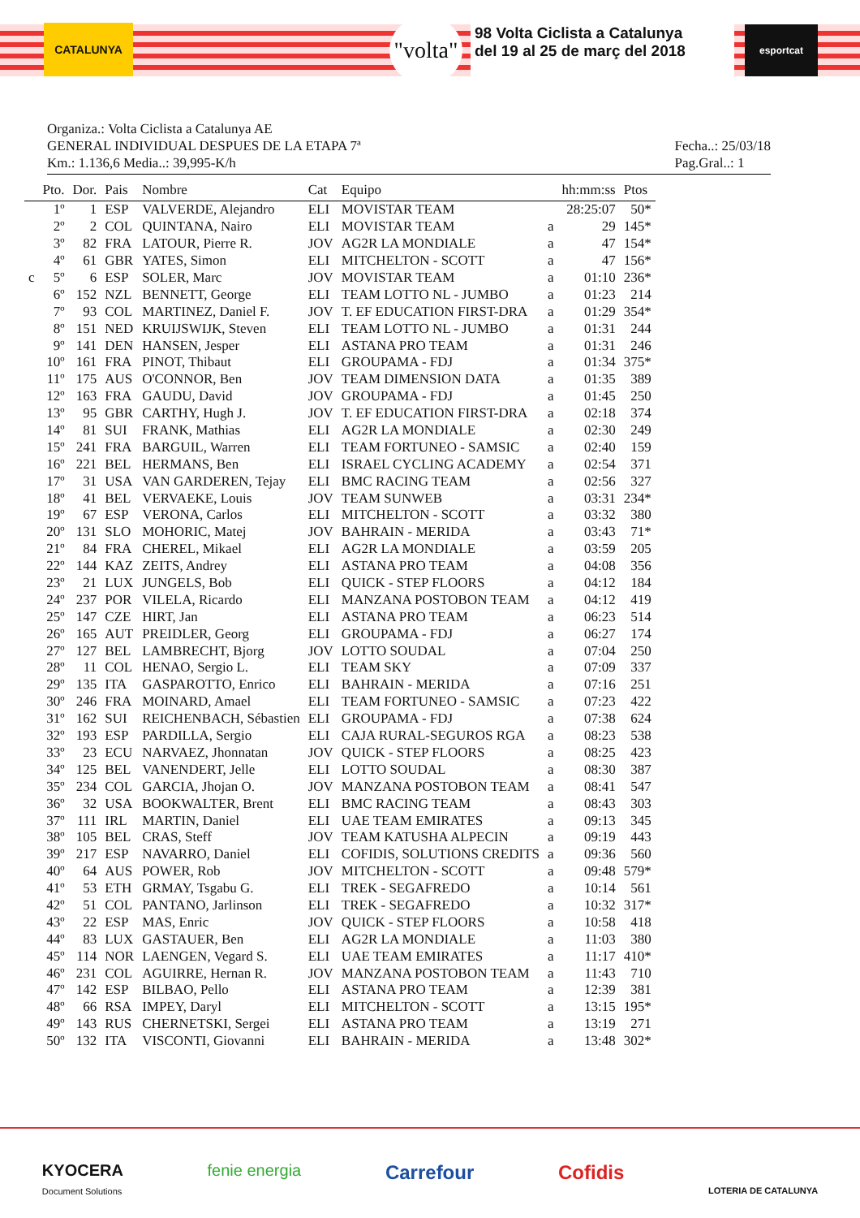CATALUNYA
"volta"
98 Volta Ciclista a Catalunya
del 19 al 25 de març del 2018
esportcat
Organiza.: Volta Ciclista a Catalunya AE
GENERAL INDIVIDUAL DESPUES DE LA ETAPA 7ª
Km.: 1.136,6 Media..: 39,995-K/h
Fecha..: 25/03/18
Pag.Gral..: 1
| | Pto. | Dor. | Pais | Nombre | Cat | Equipo | | hh:mm:ss | Ptos |
| --- | --- | --- | --- | --- | --- | --- | --- | --- | --- |
| | 1º | 1 | ESP | VALVERDE, Alejandro | ELI | MOVISTAR TEAM | | 28:25:07 | 50* |
| | 2º | 2 | COL | QUINTANA, Nairo | ELI | MOVISTAR TEAM | a | 29 | 145* |
| | 3º | 82 | FRA | LATOUR, Pierre R. | JOV | AG2R LA MONDIALE | a | 47 | 154* |
| | 4º | 61 | GBR | YATES, Simon | ELI | MITCHELTON - SCOTT | a | 47 | 156* |
| c | 5º | 6 | ESP | SOLER, Marc | JOV | MOVISTAR TEAM | a | 01:10 | 236* |
| | 6º | 152 | NZL | BENNETT, George | ELI | TEAM LOTTO NL - JUMBO | a | 01:23 | 214 |
| | 7º | 93 | COL | MARTINEZ, Daniel F. | JOV | T. EF EDUCATION FIRST-DRA | a | 01:29 | 354* |
| | 8º | 151 | NED | KRUIJSWIJK, Steven | ELI | TEAM LOTTO NL - JUMBO | a | 01:31 | 244 |
| | 9º | 141 | DEN | HANSEN, Jesper | ELI | ASTANA PRO TEAM | a | 01:31 | 246 |
| | 10º | 161 | FRA | PINOT, Thibaut | ELI | GROUPAMA - FDJ | a | 01:34 | 375* |
| | 11º | 175 | AUS | O'CONNOR, Ben | JOV | TEAM DIMENSION DATA | a | 01:35 | 389 |
| | 12º | 163 | FRA | GAUDU, David | JOV | GROUPAMA - FDJ | a | 01:45 | 250 |
| | 13º | 95 | GBR | CARTHY, Hugh J. | JOV | T. EF EDUCATION FIRST-DRA | a | 02:18 | 374 |
| | 14º | 81 | SUI | FRANK, Mathias | ELI | AG2R LA MONDIALE | a | 02:30 | 249 |
| | 15º | 241 | FRA | BARGUIL, Warren | ELI | TEAM FORTUNEO - SAMSIC | a | 02:40 | 159 |
| | 16º | 221 | BEL | HERMANS, Ben | ELI | ISRAEL CYCLING ACADEMY | a | 02:54 | 371 |
| | 17º | 31 | USA | VAN GARDEREN, Tejay | ELI | BMC RACING TEAM | a | 02:56 | 327 |
| | 18º | 41 | BEL | VERVAEKE, Louis | JOV | TEAM SUNWEB | a | 03:31 | 234* |
| | 19º | 67 | ESP | VERONA, Carlos | ELI | MITCHELTON - SCOTT | a | 03:32 | 380 |
| | 20º | 131 | SLO | MOHORIC, Matej | JOV | BAHRAIN - MERIDA | a | 03:43 | 71* |
| | 21º | 84 | FRA | CHEREL, Mikael | ELI | AG2R LA MONDIALE | a | 03:59 | 205 |
| | 22º | 144 | KAZ | ZEITS, Andrey | ELI | ASTANA PRO TEAM | a | 04:08 | 356 |
| | 23º | 21 | LUX | JUNGELS, Bob | ELI | QUICK - STEP FLOORS | a | 04:12 | 184 |
| | 24º | 237 | POR | VILELA, Ricardo | ELI | MANZANA POSTOBON TEAM | a | 04:12 | 419 |
| | 25º | 147 | CZE | HIRT, Jan | ELI | ASTANA PRO TEAM | a | 06:23 | 514 |
| | 26º | 165 | AUT | PREIDLER, Georg | ELI | GROUPAMA - FDJ | a | 06:27 | 174 |
| | 27º | 127 | BEL | LAMBRECHT, Bjorg | JOV | LOTTO SOUDAL | a | 07:04 | 250 |
| | 28º | 11 | COL | HENAO, Sergio L. | ELI | TEAM SKY | a | 07:09 | 337 |
| | 29º | 135 | ITA | GASPAROTTO, Enrico | ELI | BAHRAIN - MERIDA | a | 07:16 | 251 |
| | 30º | 246 | FRA | MOINARD, Amael | ELI | TEAM FORTUNEO - SAMSIC | a | 07:23 | 422 |
| | 31º | 162 | SUI | REICHENBACH, Sébastien | ELI | GROUPAMA - FDJ | a | 07:38 | 624 |
| | 32º | 193 | ESP | PARDILLA, Sergio | ELI | CAJA RURAL-SEGUROS RGA | a | 08:23 | 538 |
| | 33º | 23 | ECU | NARVAEZ, Jhonnatan | JOV | QUICK - STEP FLOORS | a | 08:25 | 423 |
| | 34º | 125 | BEL | VANENDERT, Jelle | ELI | LOTTO SOUDAL | a | 08:30 | 387 |
| | 35º | 234 | COL | GARCIA, Jhojan O. | JOV | MANZANA POSTOBON TEAM | a | 08:41 | 547 |
| | 36º | 32 | USA | BOOKWALTER, Brent | ELI | BMC RACING TEAM | a | 08:43 | 303 |
| | 37º | 111 | IRL | MARTIN, Daniel | ELI | UAE TEAM EMIRATES | a | 09:13 | 345 |
| | 38º | 105 | BEL | CRAS, Steff | JOV | TEAM KATUSHA ALPECIN | a | 09:19 | 443 |
| | 39º | 217 | ESP | NAVARRO, Daniel | ELI | COFIDIS, SOLUTIONS CREDITS | a | 09:36 | 560 |
| | 40º | 64 | AUS | POWER, Rob | JOV | MITCHELTON - SCOTT | a | 09:48 | 579* |
| | 41º | 53 | ETH | GRMAY, Tsgabu G. | ELI | TREK - SEGAFREDO | a | 10:14 | 561 |
| | 42º | 51 | COL | PANTANO, Jarlinson | ELI | TREK - SEGAFREDO | a | 10:32 | 317* |
| | 43º | 22 | ESP | MAS, Enric | JOV | QUICK - STEP FLOORS | a | 10:58 | 418 |
| | 44º | 83 | LUX | GASTAUER, Ben | ELI | AG2R LA MONDIALE | a | 11:03 | 380 |
| | 45º | 114 | NOR | LAENGEN, Vegard S. | ELI | UAE TEAM EMIRATES | a | 11:17 | 410* |
| | 46º | 231 | COL | AGUIRRE, Hernan R. | JOV | MANZANA POSTOBON TEAM | a | 11:43 | 710 |
| | 47º | 142 | ESP | BILBAO, Pello | ELI | ASTANA PRO TEAM | a | 12:39 | 381 |
| | 48º | 66 | RSA | IMPEY, Daryl | ELI | MITCHELTON - SCOTT | a | 13:15 | 195* |
| | 49º | 143 | RUS | CHERNETSKI, Sergei | ELI | ASTANA PRO TEAM | a | 13:19 | 271 |
| | 50º | 132 | ITA | VISCONTI, Giovanni | ELI | BAHRAIN - MERIDA | a | 13:48 | 302* |
KYOCERA
Document Solutions fenie energia Carrefour Cofidis LOTERIA DE CATALUNYA